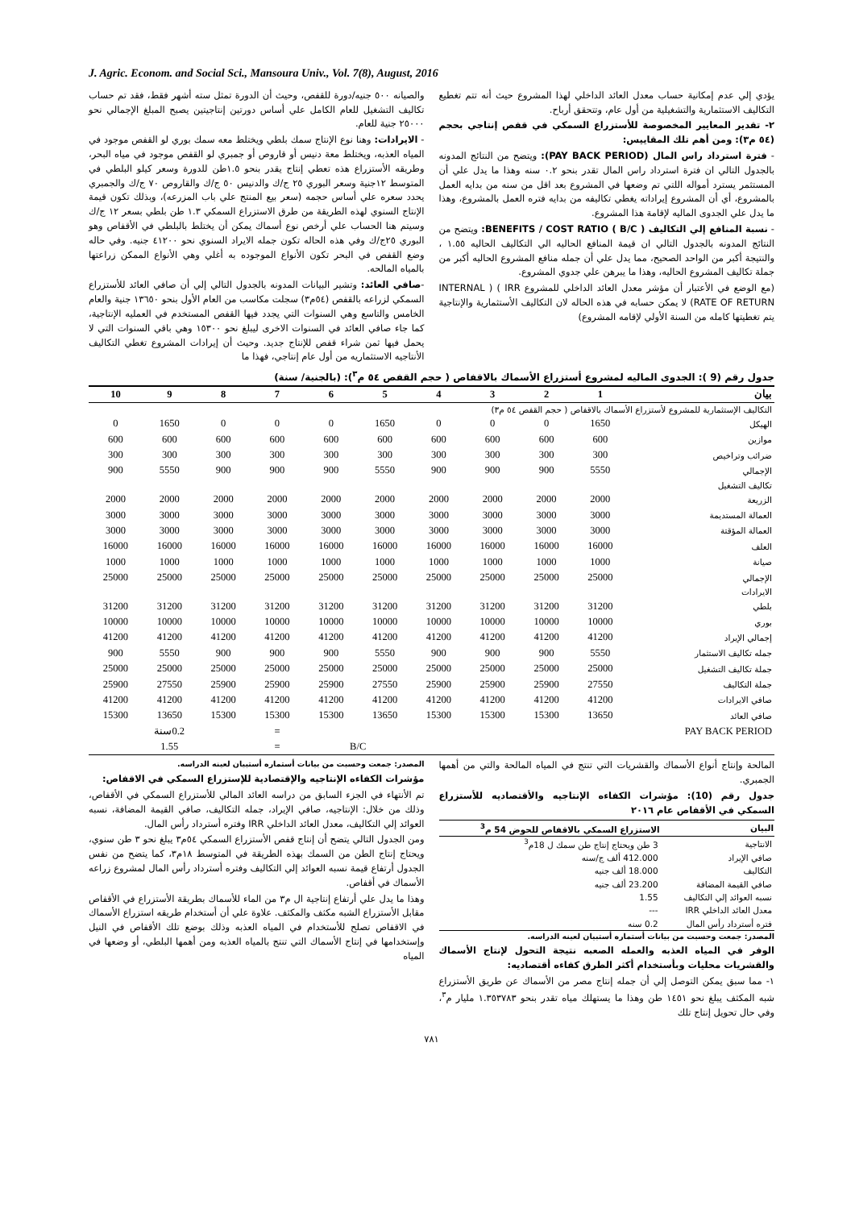J. Agric. Econom. and Social Sci., Mansoura Univ., Vol. 7(8), August, 2016
والصيانه ٥٠٠ جنيه/دورة للقفص، وحيث أن الدورة تمثل سته أشهر فقط، فقد تم حساب تكاليف التشغيل للعام الكامل علي أساس دورتين إنتاجيتين يصبح المبلغ الإجمالي نحو ٢٥٠٠٠ جنية للعام.
- الايرادات: وهنا نوع الإنتاج سمك بلطي ويختلط معه سمك بوري لو القفص موجود في المياه العذبه، ويختلط معة دنيس أو قاروص أو جمبري لو القفص موجود في مياه البحر، وطريقه الأستزراع هذه تعطي إنتاج يقدر بنحو ١.٥طن للدورة وسعر كيلو البلطي في المتوسط ١٢جنية وسعر البوري ٢٥ ج/ك والدنيس ٥٠ ج/ك والقاروص ٧٠ ج/ك والجمبري يحدد سعره علي أساس حجمه (سعر بيع المنتج علي باب المزرعه)، وبذلك تكون قيمة الإنتاج السنوي لهذه الطريقة من طرق الاستزراع السمكي ١.٣ طن بلطي بسعر ١٢ ج/ك وسيتم هنا الحساب علي أرخص نوع أسماك يمكن أن يختلط بالبلطي في الأقفاص وهو البوري ٢٥ج/ك وفي هذه الحاله تكون جمله الايراد السنوي نحو ٤١٢٠٠ جنيه. وفي حاله وضع القفص في البحر تكون الأنواع الموجوده به أغلي وهي الأنواع الممكن زراعتها بالمياه المالحه.
-صافي العائد: وتشير البيانات المدونه بالجدول التالي إلي أن صافي العائد للأستزراع السمكي لزراعه بالقفص (٥٤م٣) سجلت مكاسب من العام الأول بنحو ١٣٦٥٠ جنية والعام الخامس والتاسع وهي السنوات التي يجدد فيها القفص المستخدم في العمليه الإنتاجية، كما جاء صافي العائد في السنوات الاخرى ليبلغ نحو ١٥٣٠٠ وهي باقي السنوات التي لا يحمل فيها ثمن شراء قفص للإنتاج جديد. وحيث أن إيرادات المشروع تغطي التكاليف الأنتاجيه الاستثماريه من أول عام إنتاجي، فهذا ما
يؤدي إلي عدم إمكانية حساب معدل العائد الداخلي لهذا المشروع حيث أنه تتم تغطيع التكاليف الاستثمارية والتشغيلية من أول عام، وتتحقق أرباح.
٢- تقدير المعايير المخصوصة للأستزراع السمكي في قفص إنتاجي بحجم (٥٤ م٣): ومن أهم تلك المقاييس:
- فترة استرداد راس المال (PAY BACK PERIOD): ويتضح من النتائج المدونه بالجدول التالي ان فترة استرداد راس المال تقدر بنحو ٠.٢ سنه وهذا ما يدل علي أن المستثمر يسترد أمواله اللتي تم وضعها في المشروع بعد اقل من سنه من بدايه العمل بالمشروع، أي أن المشروع إيراداته يغطي تكاليفه من بدايه فتره العمل بالمشروع، وهذا ما يدل علي الجدوى الماليه لإقامة هذا المشروع.
- نسبة المنافع إلي التكاليف BENEFITS / COST RATIO ( B/C ): ويتضح من النتائج المدونه بالجدول التالي ان قيمة المنافع الحاليه الي التكاليف الحاليه ١.٥٥ ، والنتيجة أكبر من الواحد الصحيح، مما يدل علي أن جمله منافع المشروع الحاليه أكبر من جملة تكاليف المشروع الحاليه، وهذا ما يبرهن علي جدوي المشروع.
(مع الوضع في الأعتبار أن مؤشر معدل العائد الداخلي للمشروع IRR ) ( INTERNAL RATE OF RETURN) لا يمكن حسابه في هذه الحاله لان التكاليف الأستثمارية والإنتاجية يتم تغطيتها كامله من السنة الأولي لإقامه المشروع)
جدول رقم (9 ): الجدوى الماليه لمشروع أستزراع الأسماك بالاقفاص ( حجم القفص ٥٤ م<sup>٣</sup>): (بالجنية/ سنة)
| بيان | 1 | 2 | 3 | 4 | 5 | 6 | 7 | 8 | 9 | 10 |
| --- | --- | --- | --- | --- | --- | --- | --- | --- | --- | --- |
| التكاليف الإستثمارية للمشروع لأستزراع الأسماك بالاقفاص ( حجم القفص ٥٤ م٣) | | | | | | | | | | |
| الهيكل | 1650 | 0 | 0 | 0 | 1650 | 0 | 0 | 0 | 1650 | 0 |
| موازين | 600 | 600 | 600 | 600 | 600 | 600 | 600 | 600 | 600 | 600 |
| ضرائب وتراخيص | 300 | 300 | 300 | 300 | 300 | 300 | 300 | 300 | 300 | 300 |
| الإجمالي | 5550 | 900 | 900 | 900 | 5550 | 900 | 900 | 900 | 5550 | 900 |
| تكاليف التشغيل | | | | | | | | | | |
| الزريعة | 2000 | 2000 | 2000 | 2000 | 2000 | 2000 | 2000 | 2000 | 2000 | 2000 |
| العمالة المستديمة | 3000 | 3000 | 3000 | 3000 | 3000 | 3000 | 3000 | 3000 | 3000 | 3000 |
| العمالة المؤقتة | 3000 | 3000 | 3000 | 3000 | 3000 | 3000 | 3000 | 3000 | 3000 | 3000 |
| العلف | 16000 | 16000 | 16000 | 16000 | 16000 | 16000 | 16000 | 16000 | 16000 | 16000 |
| صيانة | 1000 | 1000 | 1000 | 1000 | 1000 | 1000 | 1000 | 1000 | 1000 | 1000 |
| الإجمالي | 25000 | 25000 | 25000 | 25000 | 25000 | 25000 | 25000 | 25000 | 25000 | 25000 |
| الايرادات | | | | | | | | | | |
| بلطي | 31200 | 31200 | 31200 | 31200 | 31200 | 31200 | 31200 | 31200 | 31200 | 31200 |
| بوري | 10000 | 10000 | 10000 | 10000 | 10000 | 10000 | 10000 | 10000 | 10000 | 10000 |
| إجمالي الإيراد | 41200 | 41200 | 41200 | 41200 | 41200 | 41200 | 41200 | 41200 | 41200 | 41200 |
| جمله تكاليف الاستثمار | 5550 | 900 | 900 | 900 | 5550 | 900 | 900 | 900 | 5550 | 900 |
| جملة تكاليف التشغيل | 25000 | 25000 | 25000 | 25000 | 25000 | 25000 | 25000 | 25000 | 25000 | 25000 |
| جملة التكاليف | 27550 | 25900 | 25900 | 25900 | 27550 | 25900 | 25900 | 25900 | 27550 | 25900 |
| صافي الايرادات | 41200 | 41200 | 41200 | 41200 | 41200 | 41200 | 41200 | 41200 | 41200 | 41200 |
| صافي العائد | 13650 | 15300 | 15300 | 15300 | 13650 | 15300 | 15300 | 15300 | 13650 | 15300 |
| PAY BACK PERIOD | | | | | | | = | 0.2سنة | | |
| | | | | | B/C | | = | 1.55 | | |
المصدر: جمعت وحسبت من بيانات أستماره أستبيان لعينه الدراسه.
مؤشرات الكفاءه الإنتاجيه والإقتصادية للإستزراع السمكي في الاقفاص:
تم الأنتهاء في الجزء السابق من دراسه العائد المالي للأستزراع السمكي في الأقفاص، وذلك من خلال: الإنتاجيه، صافي الإيراد، جمله التكاليف، صافي القيمة المضافة، نسبه العوائد إلي التكاليف، معدل العائد الداخلي IRR وفتره أسترداد رأس المال.
ومن الجدول التالي يتضح أن إنتاج قفص الأستزراع السمكي ٥٤م٣ يبلغ نحو ٣ طن سنوي، ويحتاج إنتاج الطن من السمك بهذه الطريقة في المتوسط ١٨م٣، كما يتضح من نفس الجدول أرتفاع قيمة نسبه العوائد إلي التكاليف وفتره أسترداد رأس المال لمشروع زراعه الأسماك في أقفاص.
وهذا ما يدل علي أرتفاع إنتاجية ال م٣ من الماء للأسماك بطريقة الأستزراع في الأقفاص مقابل الأستزراع الشبه مكثف والمكثف. علاوة علي أن أستخدام طريقه استزراع الأسماك في الاقفاص تصلح للأستخدام في المياه العذبه وذلك بوضع تلك الأقفاص في النيل وإستخدامها في إنتاج الأسماك التي تنتج بالمياه العذبه ومن أهمها البلطي، أو وضعها في المياه
المالحة وإنتاج أنواع الأسماك والقشريات التي تنتج في المياه المالحة والتي من أهمها الجمبري.
جدول رقم (10): مؤشرات الكفاءه الإنتاجيه والأقتصاديه للأستزراع السمكي في الأقفاص عام ٢٠١٦
| البيان | الاستزراع السمكي بالاقفاص للحوض 54 م<sup>3</sup> |
| --- | --- |
| الانتاجية | 3 طن ويحتاج إنتاج طن سمك ل 18م<sup>3</sup> |
| صافي الإيراد | 412.000 ألف ج/سنه |
| التكاليف | 18.000 ألف جنيه |
| صافي القيمة المضافة | 23.200 ألف جنيه |
| نسبه العوائد إلي التكاليف | 1.55 |
| معدل العائد الداخلي IRR | --- |
| فتره أسترداد رأس المال | 0.2 سنه |
المصدر: جمعت وحسبت من بيانات أستماره أستبيان لعينه الدراسه.
الوفر في المياه العذبه والعمله الصعبه نتيجة التحول لإنتاج الأسماك والقشريات محليات وبأستخدام أكثر الطرق كفاءه أقتصاديه:
١- مما سبق يمكن التوصل إلي أن جمله إنتاج مصر من الأسماك عن طريق الأستزراع شبه المكثف يبلغ نحو ١٤٥١ طن وهذا ما يستهلك مياه تقدر بنحو ١.٣٥٣٧٨٣ مليار م<sup>٣</sup>، وفي حال تحويل إنتاج تلك
٧٨١